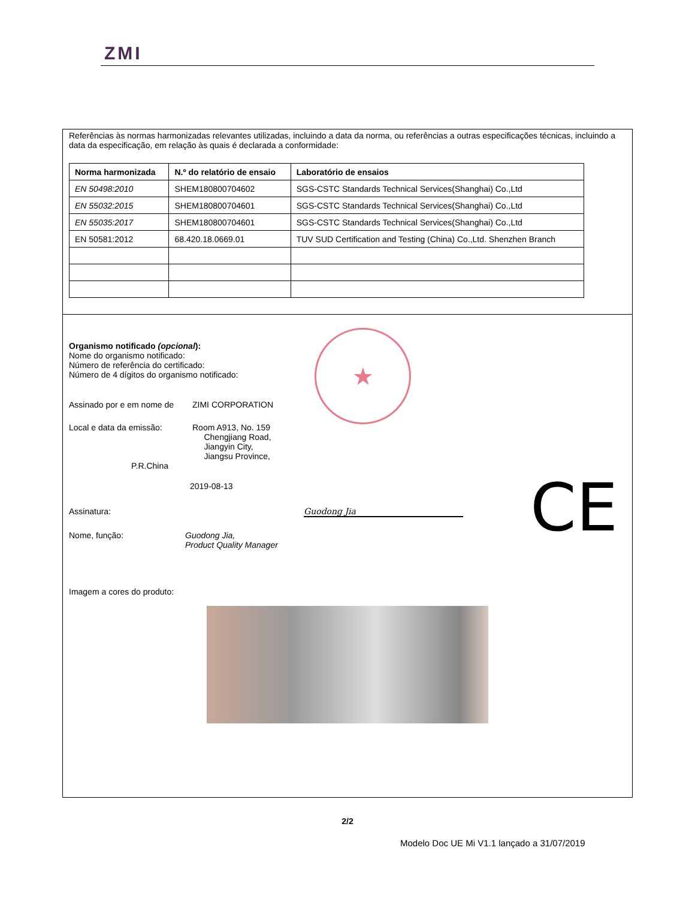ZMI
Referências às normas harmonizadas relevantes utilizadas, incluindo a data da norma, ou referências a outras especificações técnicas, incluindo a data da especificação, em relação às quais é declarada a conformidade:
| Norma harmonizada | N.º do relatório de ensaio | Laboratório de ensaios |
| --- | --- | --- |
| EN 50498:2010 | SHEM180800704602 | SGS-CSTC Standards Technical Services(Shanghai) Co.,Ltd |
| EN 55032:2015 | SHEM180800704601 | SGS-CSTC Standards Technical Services(Shanghai) Co.,Ltd |
| EN 55035:2017 | SHEM180800704601 | SGS-CSTC Standards Technical Services(Shanghai) Co.,Ltd |
| EN 50581:2012 | 68.420.18.0669.01 | TUV SUD Certification and Testing (China) Co.,Ltd. Shenzhen Branch |
★
CE
Organismo notificado (opcional):
Nome do organismo notificado:
Número de referência do certificado:
Número de 4 dígitos do organismo notificado:
Assinado por e em nome de ZIMI CORPORATION
Local e data da emissão: Room A913, No. 159
Chengjiang Road,
Jiangyin City,
Jiangsu Province,
P.R.China
2019-08-13
Assinatura: Guodong Jia
Nome, função: Guodong Jia,
Product Quality Manager
Imagem a cores do produto:
2/2
Modelo Doc UE Mi V1.1 lançado a 31/07/2019